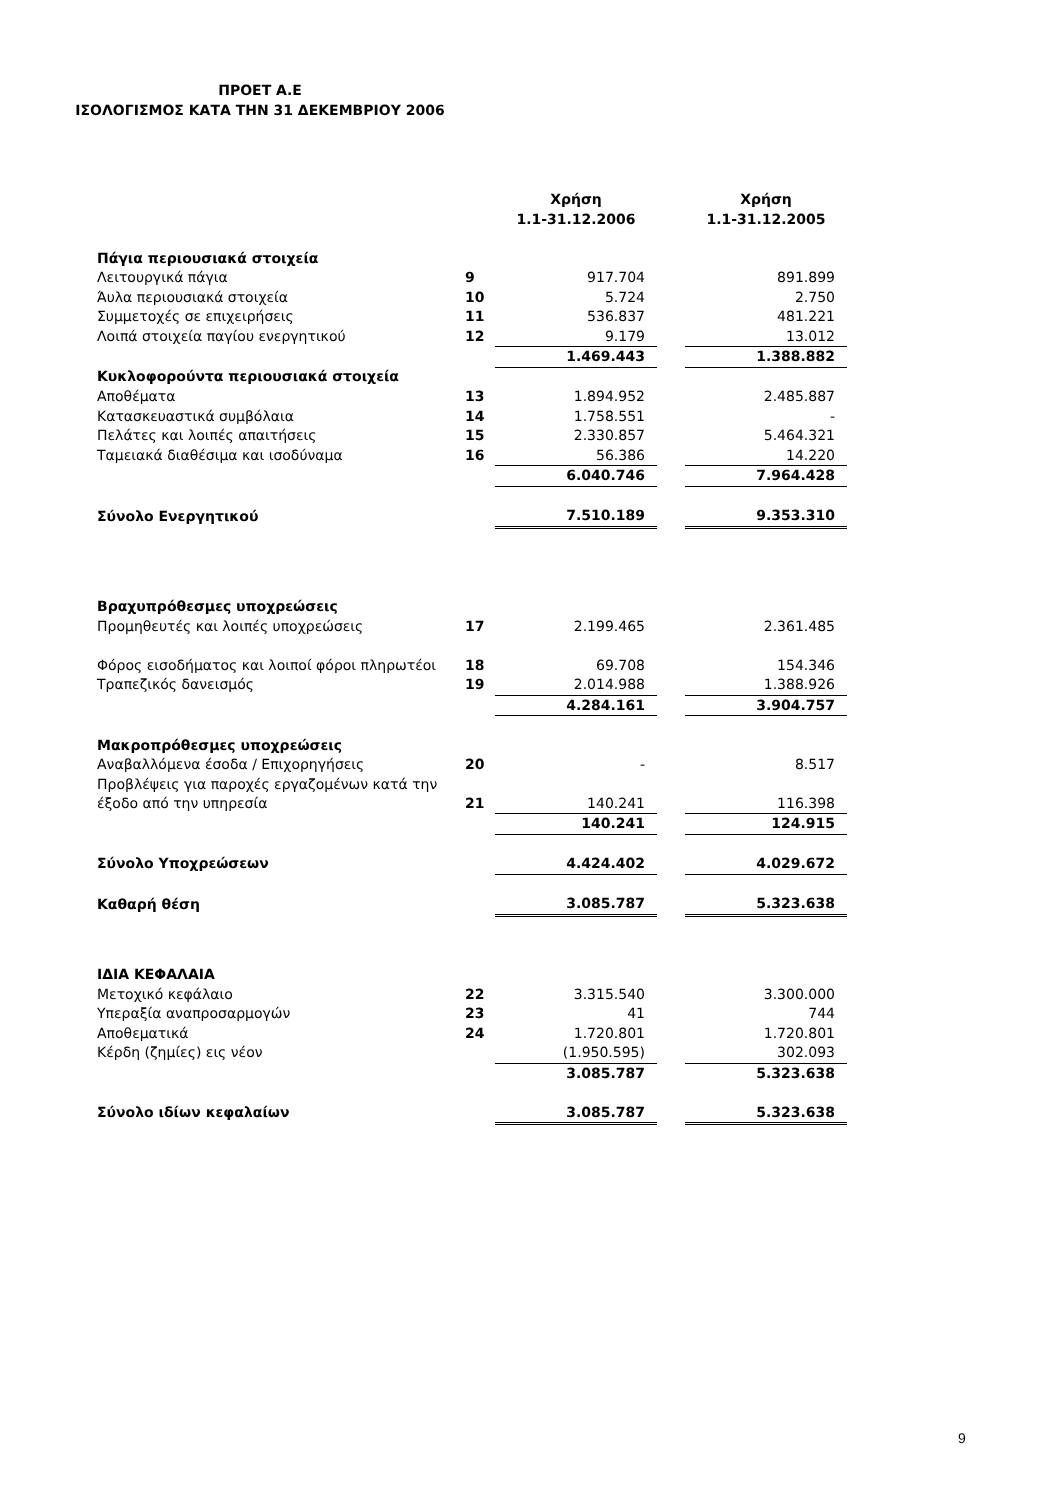ΠΡΟΕΤ Α.Ε
ΙΣΟΛΟΓΙΣΜΟΣ ΚΑΤΑ ΤΗΝ 31 ΔΕΚΕΜΒΡΙΟΥ 2006
| | | Χρήση 1.1-31.12.2006 | | Χρήση 1.1-31.12.2005 |
| --- | --- | --- | --- | --- |
| Πάγια περιουσιακά στοιχεία | | | | |
| Λειτουργικά πάγια | 9 | 917.704 | | 891.899 |
| Άυλα περιουσιακά στοιχεία | 10 | 5.724 | | 2.750 |
| Συμμετοχές σε επιχειρήσεις | 11 | 536.837 | | 481.221 |
| Λοιπά στοιχεία παγίου ενεργητικού | 12 | 9.179 | | 13.012 |
| | | 1.469.443 | | 1.388.882 |
| Κυκλοφορούντα περιουσιακά στοιχεία | | | | |
| Αποθέματα | 13 | 1.894.952 | | 2.485.887 |
| Κατασκευαστικά συμβόλαια | 14 | 1.758.551 | | - |
| Πελάτες και λοιπές απαιτήσεις | 15 | 2.330.857 | | 5.464.321 |
| Ταμειακά διαθέσιμα και ισοδύναμα | 16 | 56.386 | | 14.220 |
| | | 6.040.746 | | 7.964.428 |
| Σύνολο Ενεργητικού | | 7.510.189 | | 9.353.310 |
| Βραχυπρόθεσμες υποχρεώσεις | | | | |
| Προμηθευτές και λοιπές υποχρεώσεις | 17 | 2.199.465 | | 2.361.485 |
| Φόρος εισοδήματος και λοιποί φόροι πληρωτέοι | 18 | 69.708 | | 154.346 |
| Τραπεζικός δανεισμός | 19 | 2.014.988 | | 1.388.926 |
| | | 4.284.161 | | 3.904.757 |
| Μακροπρόθεσμες υποχρεώσεις | | | | |
| Αναβαλλόμενα έσοδα / Επιχορηγήσεις | 20 | - | | 8.517 |
| Προβλέψεις για παροχές εργαζομένων κατά την έξοδο από την υπηρεσία | 21 | 140.241 | | 116.398 |
| | | 140.241 | | 124.915 |
| Σύνολο Υποχρεώσεων | | 4.424.402 | | 4.029.672 |
| Καθαρή θέση | | 3.085.787 | | 5.323.638 |
| ΙΔΙΑ ΚΕΦΑΛΑΙΑ | | | | |
| Μετοχικό κεφάλαιο | 22 | 3.315.540 | | 3.300.000 |
| Υπεραξία αναπροσαρμογών | 23 | 41 | | 744 |
| Αποθεματικά | 24 | 1.720.801 | | 1.720.801 |
| Κέρδη (ζημίες) εις νέον | | (1.950.595) | | 302.093 |
| | | 3.085.787 | | 5.323.638 |
| Σύνολο ιδίων κεφαλαίων | | 3.085.787 | | 5.323.638 |
9